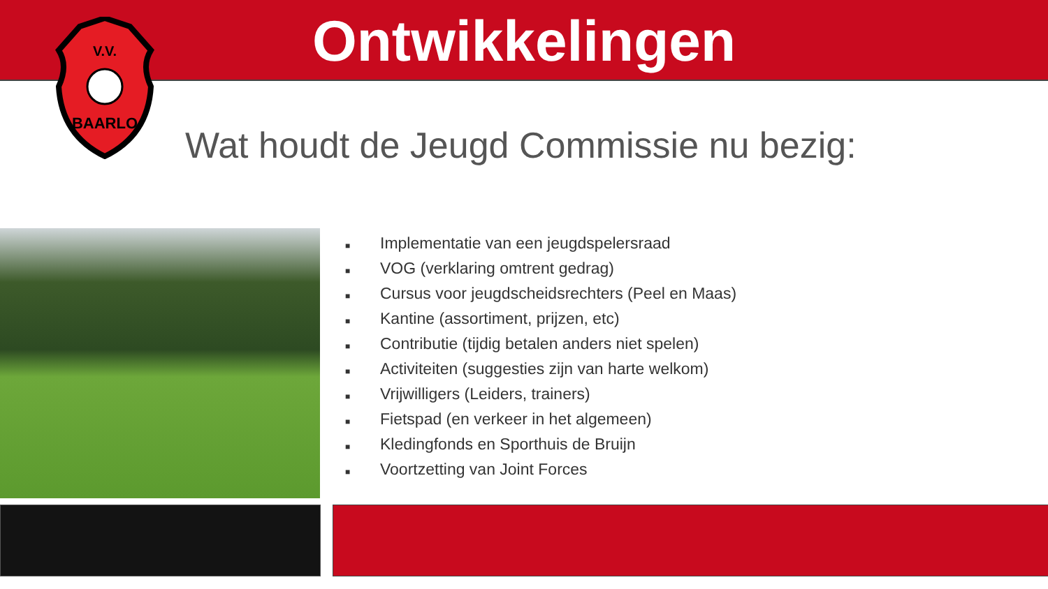Ontwikkelingen
V.V.
BAARLO
Wat houdt de Jeugd Commissie nu bezig:
■ Implementatie van een jeugdspelersraad
■ VOG (verklaring omtrent gedrag)
■ Cursus voor jeugdscheidsrechters (Peel en Maas)
■ Kantine (assortiment, prijzen, etc)
■ Contributie (tijdig betalen anders niet spelen)
■ Activiteiten (suggesties zijn van harte welkom)
■ Vrijwilligers (Leiders, trainers)
■ Fietspad (en verkeer in het algemeen)
■ Kledingfonds en Sporthuis de Bruijn
■ Voortzetting van Joint Forces